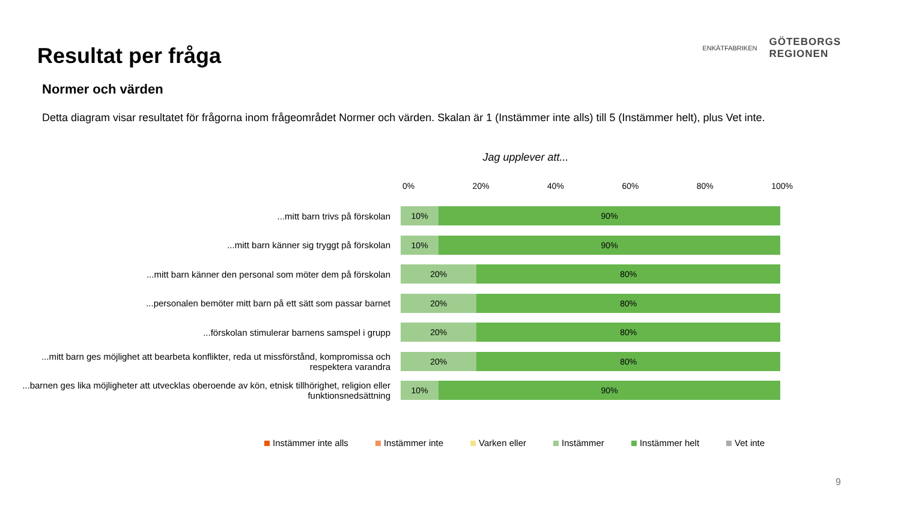Resultat per fråga
Normer och värden
Detta diagram visar resultatet för frågorna inom frågeområdet Normer och värden. Skalan är 1 (Instämmer inte alls) till 5 (Instämmer helt), plus Vet inte.
ENKÄTFABRIKEN
GÖTEBORGS
REGIONEN
Jag upplever att...
0% 20% 40% 60% 80% 100%
...mitt barn trivs på förskolan
10% 90%
...mitt barn känner sig tryggt på förskolan
10% 90%
...mitt barn känner den personal som möter dem på förskolan
20% 80%
...personalen bemöter mitt barn på ett sätt som passar barnet
20% 80%
...förskolan stimulerar barnens samspel i grupp
20% 80%
...mitt barn ges möjlighet att bearbeta konflikter, reda ut missförstånd, kompromissa och respektera varandra
20% 80%
...barnen ges lika möjligheter att utvecklas oberoende av kön, etnisk tillhörighet, religion eller funktionsnedsättning
10% 90%
Instämmer inte alls Instämmer inte Varken eller Instämmer Instämmer helt Vet inte
9